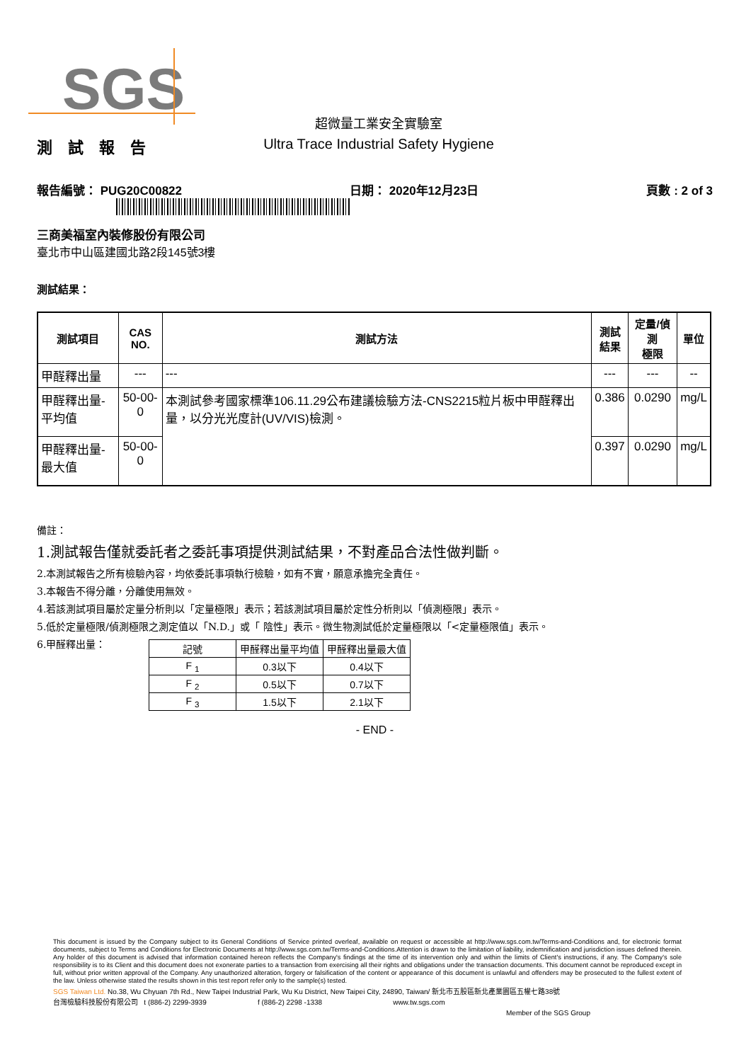SGS
測 試 報 告
超微量工業安全實驗室
Ultra Trace Industrial Safety Hygiene
報告編號： PUG20C00822 日期： 2020年12月23日 頁數 : 2 of 3
三商美福室內裝修股份有限公司
臺北市中山區建國北路2段145號3樓
測試結果：
| 測試項目 | CAS NO. | 測試方法 | 測試 結果 | 定量/偵測 極限 | 單位 |
| --- | --- | --- | --- | --- | --- |
| 甲醛釋出量 | --- | --- | --- | --- | -- |
| 甲醛釋出量-平均值 | 50-00-0 | 本測試參考國家標準106.11.29公布建議檢驗方法-CNS2215粒片板中甲醛釋出量，以分光光度計(UV/VIS)檢測。 | 0.386 | 0.0290 | mg/L |
| 甲醛釋出量-最大值 | 50-00-0 | | 0.397 | 0.0290 | mg/L |
備註：
1.測試報告僅就委託者之委託事項提供測試結果，不對產品合法性做判斷。
2.本測試報告之所有檢驗內容，均依委託事項執行檢驗，如有不實，願意承擔完全責任。
3.本報告不得分離，分離使用無效。
4.若該測試項目屬於定量分析則以「定量極限」表示；若該測試項目屬於定性分析則以「偵測極限」表示。
5.低於定量極限/偵測極限之測定值以「N.D.」或「 陰性」表示。微生物測試低於定量極限以「<定量極限值」表示。
6.甲醛釋出量：
| 記號 | 甲醛釋出量平均值 | 甲醛釋出量最大值 |
| F <sub>1</sub> | 0.3以下 | 0.4以下 |
| F <sub>2</sub> | 0.5以下 | 0.7以下 |
| F <sub>3</sub> | 1.5以下 | 2.1以下 |
- END -
This document is issued by the Company subject to its General Conditions of Service printed overleaf, available on request or accessible at http://www.sgs.com.tw/Terms-and-Conditions and, for electronic format documents, subject to Terms and Conditions for Electronic Documents at http://www.sgs.com.tw/Terms-and-Conditions.Attention is drawn to the limitation of liability, indemnification and jurisdiction issues defined therein. Any holder of this document is advised that information contained hereon reflects the Company's findings at the time of its intervention only and within the limits of Client's instructions, if any. The Company's sole responsibility is to its Client and this document does not exonerate parties to a transaction from exercising all their rights and obligations under the transaction documents. This document cannot be reproduced except in full, without prior written approval of the Company. Any unauthorized alteration, forgery or falsification of the content or appearance of this document is unlawful and offenders may be prosecuted to the fullest extent of the law. Unless otherwise stated the results shown in this test report refer only to the sample(s) tested.
SGS Taiwan Ltd. No.38, Wu Chyuan 7th Rd., New Taipei Industrial Park, Wu Ku District, New Taipei City, 24890, Taiwan/ 新北市五股區新北產業園區五權七路38號
台灣檢驗科技股份有限公司 t (886-2) 2299-3939 f (886-2) 2298 -1338 www.tw.sgs.com
Member of the SGS Group